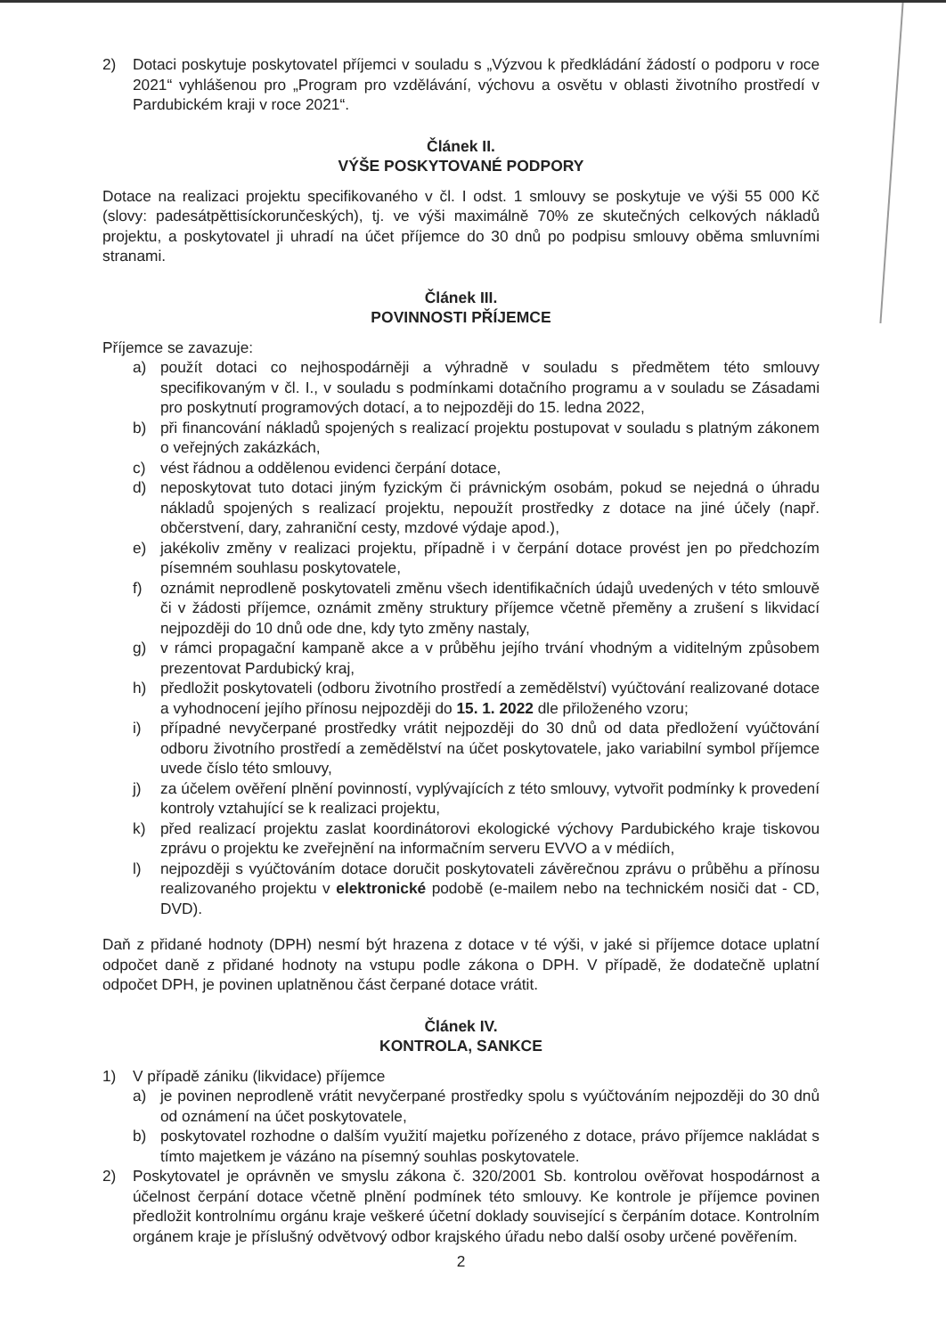2) Dotaci poskytuje poskytovatel příjemci v souladu s „Výzvou k předkládání žádostí o podporu v roce 2021“ vyhlášenou pro „Program pro vzdělávání, výchovu a osvětu v oblasti životního prostředí v Pardubickém kraji v roce 2021“.
Článek II.
VÝŠE POSKYTOVANÉ PODPORY
Dotace na realizaci projektu specifikovaného v čl. I odst. 1 smlouvy se poskytuje ve výši 55 000 Kč (slovy: padesátpěttisíckorunčeských), tj. ve výši maximálně 70% ze skutečných celkových nákladů projektu, a poskytovatel ji uhradí na účet příjemce do 30 dnů po podpisu smlouvy oběma smluvními stranami.
Článek III.
POVINNOSTI PŘÍJEMCE
Příjemce se zavazuje:
a) použít dotaci co nejhospodárněji a výhradně v souladu s předmětem této smlouvy specifikovaným v čl. I., v souladu s podmínkami dotačního programu a v souladu se Zásadami pro poskytnutí programových dotací, a to nejpozději do 15. ledna 2022,
b) při financování nákladů spojených s realizací projektu postupovat v souladu s platným zákonem o veřejných zakázkách,
c) vést řádnou a oddělenou evidenci čerpání dotace,
d) neposkytovat tuto dotaci jiným fyzickým či právnickým osobám, pokud se nejedná o úhradu nákladů spojených s realizací projektu, nepoužít prostředky z dotace na jiné účely (např. občerstvení, dary, zahraniční cesty, mzdové výdaje apod.),
e) jakékoliv změny v realizaci projektu, případně i v čerpání dotace provést jen po předchozím písemném souhlasu poskytovatele,
f) oznámit neprodleně poskytovateli změnu všech identifikačních údajů uvedených v této smlouvě či v žádosti příjemce, oznámit změny struktury příjemce včetně přeměny a zrušení s likvidací nejpozději do 10 dnů ode dne, kdy tyto změny nastaly,
g) v rámci propagační kampaně akce a v průběhu jejího trvání vhodným a viditelným způsobem prezentovat Pardubický kraj,
h) předložit poskytovateli (odboru životního prostředí a zemědělství) vyúčtování realizované dotace a vyhodnocení jejího přínosu nejpozději do 15. 1. 2022 dle přiloženého vzoru;
i) případné nevyčerpané prostředky vrátit nejpozději do 30 dnů od data předložení vyúčtování odboru životního prostředí a zemědělství na účet poskytovatele, jako variabilní symbol příjemce uvede číslo této smlouvy,
j) za účelem ověření plnění povinností, vyplývajících z této smlouvy, vytvořit podmínky k provedení kontroly vztahující se k realizaci projektu,
k) před realizací projektu zaslat koordinátorovi ekologické výchovy Pardubického kraje tiskovou zprávu o projektu ke zveřejnění na informačním serveru EVVO a v médiích,
l) nejpozději s vyúčtováním dotace doručit poskytovateli závěrečnou zprávu o průběhu a přínosu realizovaného projektu v elektronické podobě (e-mailem nebo na technickém nosiči dat - CD, DVD).
Daň z přidané hodnoty (DPH) nesmí být hrazena z dotace v té výši, v jaké si příjemce dotace uplatní odpočet daně z přidané hodnoty na vstupu podle zákona o DPH. V případě, že dodatečně uplatní odpočet DPH, je povinen uplatněnou část čerpané dotace vrátit.
Článek IV.
KONTROLA, SANKCE
1) V případě zániku (likvidace) příjemce
a) je povinen neprodleně vrátit nevyčerpané prostředky spolu s vyúčtováním nejpozději do 30 dnů od oznámení na účet poskytovatele,
b) poskytovatel rozhodne o dalším využití majetku pořízeného z dotace, právo příjemce nakládat s tímto majetkem je vázáno na písemný souhlas poskytovatele.
2) Poskytovatel je oprávněn ve smyslu zákona č. 320/2001 Sb. kontrolou ověřovat hospodárnost a účelnost čerpání dotace včetně plnění podmínek této smlouvy. Ke kontrole je příjemce povinen předložit kontrolnímu orgánu kraje veškeré účetní doklady související s čerpáním dotace. Kontrolním orgánem kraje je příslušný odvětvový odbor krajského úřadu nebo další osoby určené pověřením.
2